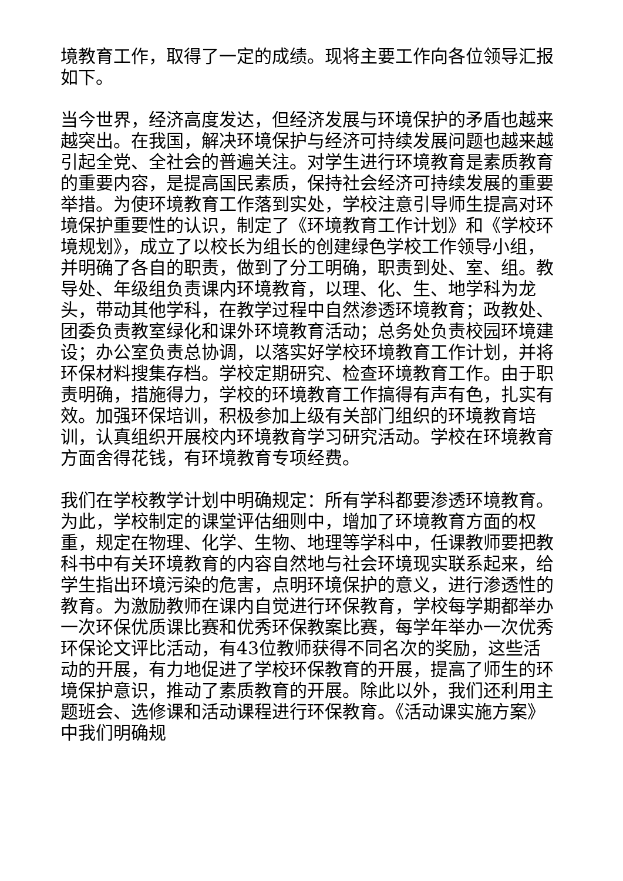境教育工作，取得了一定的成绩。现将主要工作向各位领导汇报如下。
当今世界，经济高度发达，但经济发展与环境保护的矛盾也越来越突出。在我国，解决环境保护与经济可持续发展问题也越来越引起全党、全社会的普遍关注。对学生进行环境教育是素质教育的重要内容，是提高国民素质，保持社会经济可持续发展的重要举措。为使环境教育工作落到实处，学校注意引导师生提高对环境保护重要性的认识，制定了《环境教育工作计划》和《学校环境规划》，成立了以校长为组长的创建绿色学校工作领导小组，并明确了各自的职责，做到了分工明确，职责到处、室、组。教导处、年级组负责课内环境教育，以理、化、生、地学科为龙头，带动其他学科，在教学过程中自然渗透环境教育；政教处、团委负责教室绿化和课外环境教育活动；总务处负责校园环境建设；办公室负责总协调，以落实好学校环境教育工作计划，并将环保材料搜集存档。学校定期研究、检查环境教育工作。由于职责明确，措施得力，学校的环境教育工作搞得有声有色，扎实有效。加强环保培训，积极参加上级有关部门组织的环境教育培训，认真组织开展校内环境教育学习研究活动。学校在环境教育方面舍得花钱，有环境教育专项经费。
我们在学校教学计划中明确规定：所有学科都要渗透环境教育。为此，学校制定的课堂评估细则中，增加了环境教育方面的权重，规定在物理、化学、生物、地理等学科中，任课教师要把教科书中有关环境教育的内容自然地与社会环境现实联系起来，给学生指出环境污染的危害，点明环境保护的意义，进行渗透性的教育。为激励教师在课内自觉进行环保教育，学校每学期都举办一次环保优质课比赛和优秀环保教案比赛，每学年举办一次优秀环保论文评比活动，有43位教师获得不同名次的奖励，这些活动的开展，有力地促进了学校环保教育的开展，提高了师生的环境保护意识，推动了素质教育的开展。除此以外，我们还利用主题班会、选修课和活动课程进行环保教育。《活动课实施方案》中我们明确规